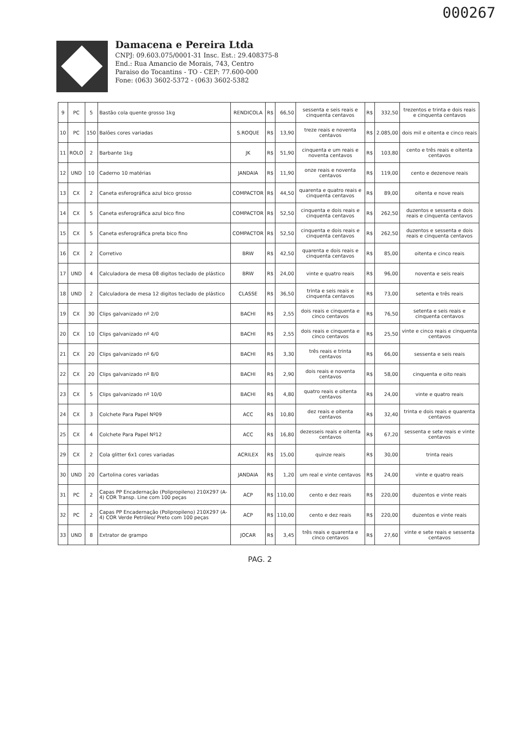000267
Damacena e Pereira Ltda
CNPJ: 09.603.075/0001-31 Insc. Est.: 29.408375-8
End.: Rua Amancio de Morais, 743, Centro
Paraiso do Tocantins - TO - CEP: 77.600-000
Fone: (063) 3602-5372 - (063) 3602-5382
| 9 | PC | 5 | Bastão cola quente grosso 1kg | RENDICOLA | R$ | 66,50 | sessenta e seis reais e cinquenta centavos | R$ | 332,50 | trezentos e trinta e dois reais e cinquenta centavos |
| 10 | PC | 150 | Balões cores variadas | S.ROQUE | R$ | 13,90 | treze reais e noventa centavos | R$ | 2.085,00 | dois mil e oitenta e cinco reais |
| 11 | ROLO | 2 | Barbante 1kg | JK | R$ | 51,90 | cinquenta e um reais e noventa centavos | R$ | 103,80 | cento e três reais e oitenta centavos |
| 12 | UND | 10 | Caderno 10 matérias | JANDAIA | R$ | 11,90 | onze reais e noventa centavos | R$ | 119,00 | cento e dezenove reais |
| 13 | CX | 2 | Caneta esferográfica azul bico grosso | COMPACTOR | R$ | 44,50 | quarenta e quatro reais e cinquenta centavos | R$ | 89,00 | oitenta e nove reais |
| 14 | CX | 5 | Caneta esferográfica azul bico fino | COMPACTOR | R$ | 52,50 | cinquenta e dois reais e cinquenta centavos | R$ | 262,50 | duzentos e sessenta e dois reais e cinquenta centavos |
| 15 | CX | 5 | Caneta esferográfica preta bico fino | COMPACTOR | R$ | 52,50 | cinquenta e dois reais e cinquenta centavos | R$ | 262,50 | duzentos e sessenta e dois reais e cinquenta centavos |
| 16 | CX | 2 | Corretivo | BRW | R$ | 42,50 | quarenta e dois reais e cinquenta centavos | R$ | 85,00 | oitenta e cinco reais |
| 17 | UND | 4 | Calculadora de mesa 08 digitos teclado de plástico | BRW | R$ | 24,00 | vinte e quatro reais | R$ | 96,00 | noventa e seis reais |
| 18 | UND | 2 | Calculadora de mesa 12 digitos teclado de plástico | CLASSE | R$ | 36,50 | trinta e seis reais e cinquenta centavos | R$ | 73,00 | setenta e três reais |
| 19 | CX | 30 | Clips galvanizado nº 2/0 | BACHI | R$ | 2,55 | dois reais e cinquenta e cinco centavos | R$ | 76,50 | setenta e seis reais e cinquenta centavos |
| 20 | CX | 10 | Clips galvanizado nº 4/0 | BACHI | R$ | 2,55 | dois reais e cinquenta e cinco centavos | R$ | 25,50 | vinte e cinco reais e cinquenta centavos |
| 21 | CX | 20 | Clips galvanizado nº 6/0 | BACHI | R$ | 3,30 | três reais e trinta centavos | R$ | 66,00 | sessenta e seis reais |
| 22 | CX | 20 | Clips galvanizado nº 8/0 | BACHI | R$ | 2,90 | dois reais e noventa centavos | R$ | 58,00 | cinquenta e oito reais |
| 23 | CX | 5 | Clips galvanizado nº 10/0 | BACHI | R$ | 4,80 | quatro reais e oitenta centavos | R$ | 24,00 | vinte e quatro reais |
| 24 | CX | 3 | Colchete Para Papel Nº09 | ACC | R$ | 10,80 | dez reais e oitenta centavos | R$ | 32,40 | trinta e dois reais e quarenta centavos |
| 25 | CX | 4 | Colchete Para Papel Nº12 | ACC | R$ | 16,80 | dezesseis reais e oitenta centavos | R$ | 67,20 | sessenta e sete reais e vinte centavos |
| 29 | CX | 2 | Cola glitter 6x1 cores variadas | ACRILEX | R$ | 15,00 | quinze reais | R$ | 30,00 | trinta reais |
| 30 | UND | 20 | Cartolina cores variadas | JANDAIA | R$ | 1,20 | um real e vinte centavos | R$ | 24,00 | vinte e quatro reais |
| 31 | PC | 2 | Capas PP Encadernação (Polipropileno) 210X297 (A-4) COR Transp. Line com 100 peças | ACP | R$ | 110,00 | cento e dez reais | R$ | 220,00 | duzentos e vinte reais |
| 32 | PC | 2 | Capas PP Encadernação (Polipropileno) 210X297 (A-4) COR Verde Petróleo/ Preto com 100 peças | ACP | R$ | 110,00 | cento e dez reais | R$ | 220,00 | duzentos e vinte reais |
| 33 | UND | 8 | Extrator de grampo | JOCAR | R$ | 3,45 | três reais e quarenta e cinco centavos | R$ | 27,60 | vinte e sete reais e sessenta centavos |
PAG. 2